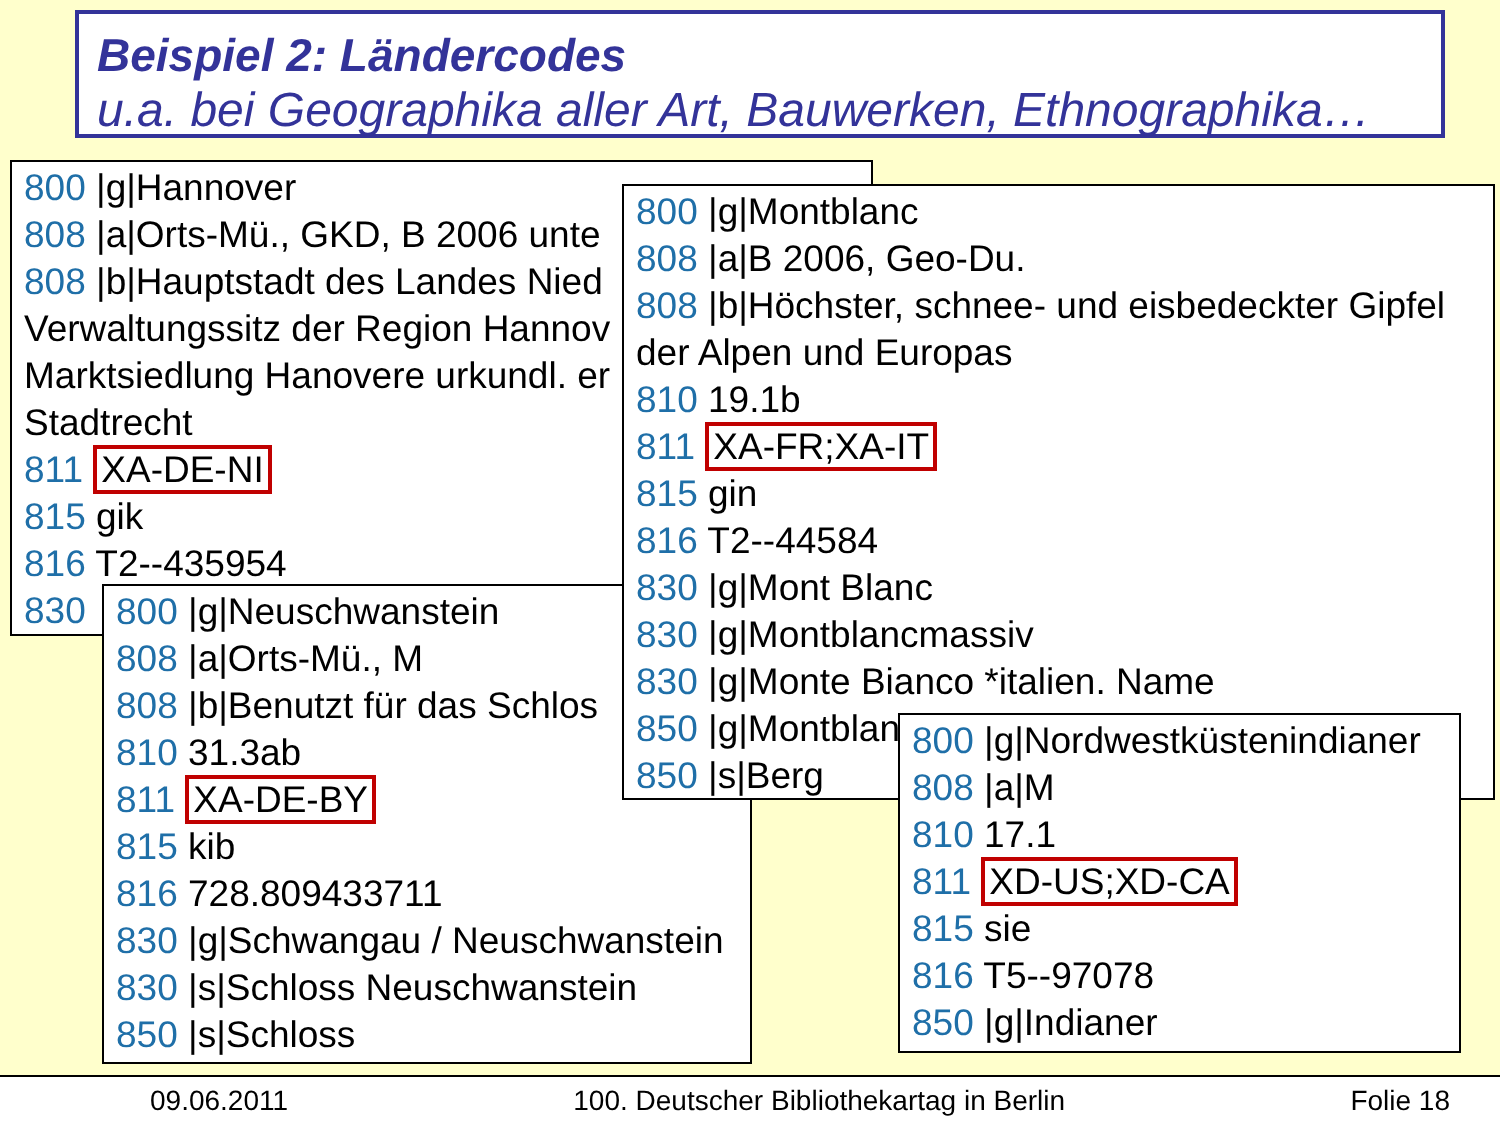Beispiel 2: Ländercodes
u.a. bei Geographika aller Art, Bauwerken, Ethnographika…
800 |g|Hannover
808 |a|Orts-Mü., GKD, B 2006 unte
808 |b|Hauptstadt des Landes Nied
Verwaltungssitz der Region Hannov
Marktsiedlung Hanovere urkundl. er
Stadtrecht
811 XA-DE-NI
815 gik
816 T2--435954
830
800 |g|Neuschwanstein
808 |a|Orts-Mü., M
808 |b|Benutzt für das Schlos
810 31.3ab
811 XA-DE-BY
815 kib
816 728.809433711
830 |g|Schwangau / Neuschwanstein
830 |s|Schloss Neuschwanstein
850 |s|Schloss
800 |g|Montblanc
808 |a|B 2006, Geo-Du.
808 |b|Höchster, schnee- und eisbedeckter Gipfel
der Alpen und Europas
810 19.1b
811 XA-FR;XA-IT
815 gin
816 T2--44584
830 |g|Mont Blanc
830 |g|Montblancmassiv
830 |g|Monte Bianco *italien. Name
850 |g|Montblan
850 |s|Berg
800 |g|Nordwestküstenindianer
808 |a|M
810 17.1
811 XD-US;XD-CA
815 sie
816 T5--97078
850 |g|Indianer
09.06.2011 100. Deutscher Bibliothekartag in Berlin Folie 18